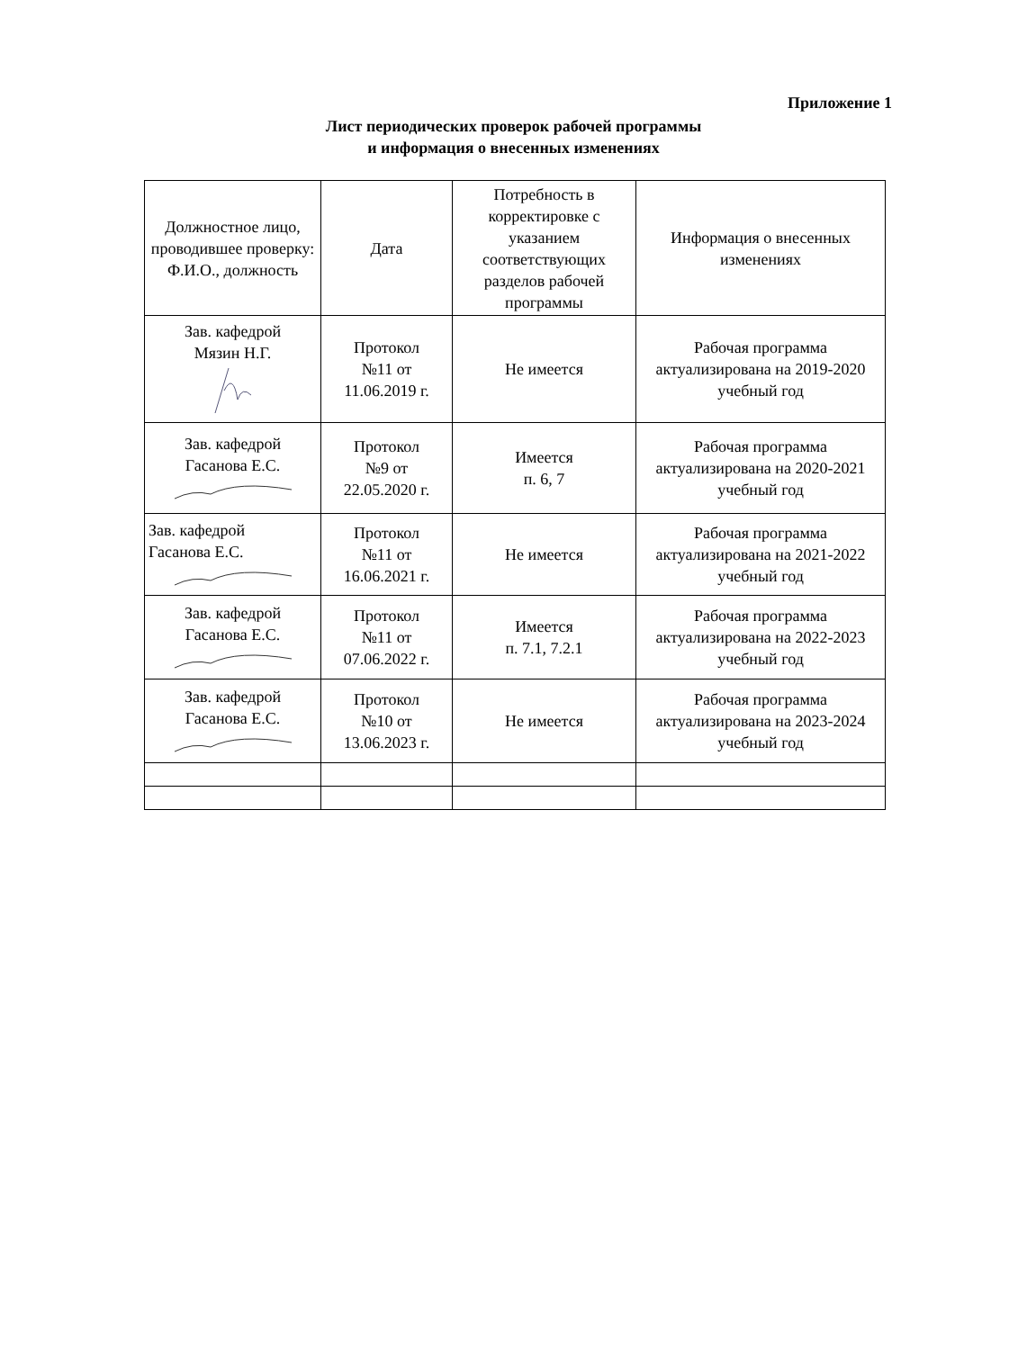Приложение 1
Лист периодических проверок рабочей программы
и информация о внесенных изменениях
| Должностное лицо, проводившее проверку: Ф.И.О., должность | Дата | Потребность в корректировке с указанием соответствующих разделов рабочей программы | Информация о внесенных изменениях |
| --- | --- | --- | --- |
| Зав. кафедрой Мязин Н.Г. | Протокол №11 от 11.06.2019 г. | Не имеется | Рабочая программа актуализирована на 2019-2020 учебный год |
| Зав. кафедрой Гасанова Е.С. | Протокол №9 от 22.05.2020 г. | Имеется п. 6, 7 | Рабочая программа актуализирована на 2020-2021 учебный год |
| Зав. кафедрой Гасанова Е.С. | Протокол №11 от 16.06.2021 г. | Не имеется | Рабочая программа актуализирована на 2021-2022 учебный год |
| Зав. кафедрой Гасанова Е.С. | Протокол №11 от 07.06.2022 г. | Имеется п. 7.1, 7.2.1 | Рабочая программа актуализирована на 2022-2023 учебный год |
| Зав. кафедрой Гасанова Е.С. | Протокол №10 от 13.06.2023 г. | Не имеется | Рабочая программа актуализирована на 2023-2024 учебный год |